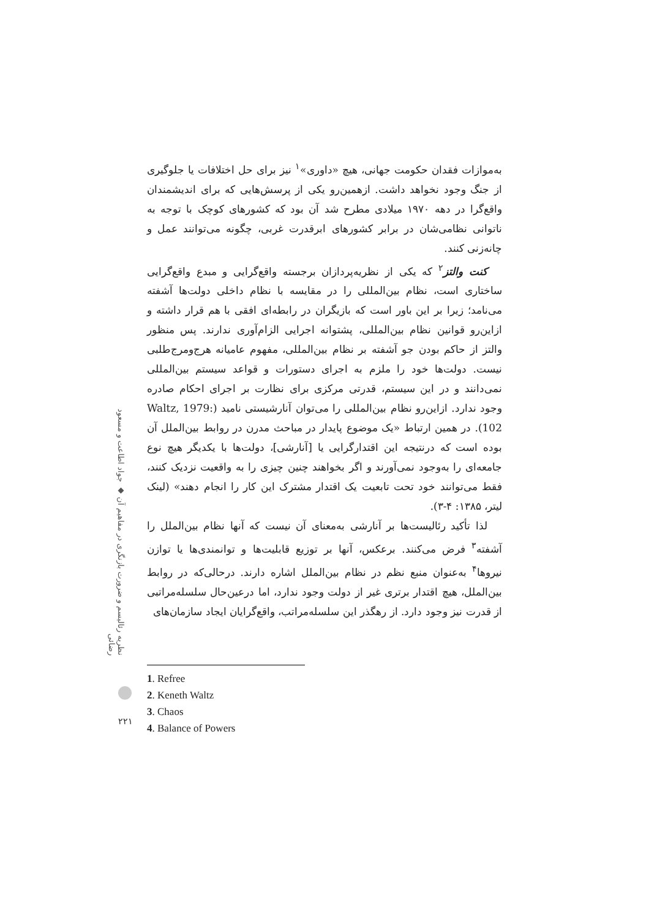به‌موازات فقدان حکومت جهانی، هیچ «داوری»<sup>۱</sup> نیز برای حل اختلافات یا جلوگیری از جنگ وجود نخواهد داشت. ازهمین‌رو یکی از پرسش‌هایی که برای اندیشمندان واقع‌گرا در دهه ۱۹۷۰ میلادی مطرح شد آن بود که کشورهای کوچک با توجه به ناتوانی نظامی‌شان در برابر کشورهای ابرقدرت غربی، چگونه می‌توانند عمل و چانه‌زنی کنند.
کنت والتز<sup>۲</sup> که یکی از نظریه‌پردازان برجسته واقع‌گرایی و مبدع واقع‌گرایی ساختاری است، نظام بین‌المللی را در مقایسه با نظام داخلی دولت‌ها آشفته می‌نامد؛ زیرا بر این باور است که بازیگران در رابطه‌ای افقی با هم قرار داشته و ازاین‌رو قوانین نظام بین‌المللی، پشتوانه اجرایی الزام‌آوری ندارند. پس منظور والتز از حاکم بودن جو آشفته بر نظام بین‌المللی، مفهوم عامیانه هرج‌ومرج‌طلبی نیست. دولت‌ها خود را ملزم به اجرای دستورات و قواعد سیستم بین‌المللی نمی‌دانند و در این سیستم، قدرتی مرکزی برای نظارت بر اجرای احکام صادره وجود ندارد. ازاین‌رو نظام بین‌المللی را می‌توان آنارشیستی نامید (Waltz, 1979: 102). در همین ارتباط «یک موضوع پایدار در مباحث مدرن در روابط بین‌الملل آن بوده است که درنتیجه این اقتدارگرایی یا [آنارشی]، دولت‌ها با یکدیگر هیچ نوع جامعه‌ای را به‌وجود نمی‌آورند و اگر بخواهند چنین چیزی را به واقعیت نزدیک کنند، فقط می‌توانند خود تحت تابعیت یک اقتدار مشترک این کار را انجام دهند» (لینک لیتر، ۱۳۸۵: ۴-۳).
لذا تأکید رئالیست‌ها بر آنارشی به‌معنای آن نیست که آنها نظام بین‌الملل را آشفته<sup>۳</sup> فرض می‌کنند. برعکس، آنها بر توزیع قابلیت‌ها و توانمندی‌ها یا توازن نیروها<sup>۴</sup> به‌عنوان منبع نظم در نظام بین‌الملل اشاره دارند. درحالی‌که در روابط بین‌الملل، هیچ اقتدار برتری غیر از دولت وجود ندارد، اما درعین‌حال سلسله‌مراتبی از قدرت نیز وجود دارد. از رهگذر این سلسله‌مراتب، واقع‌گرایان ایجاد سازمان‌های
نظریه رئالیسم و ضرورت بازنگری در مفاهیم آن ◆ جواد اطاعت و مسعود رضائی
1. Refree
2. Keneth Waltz
3. Chaos
4. Balance of Powers
۲۲۱